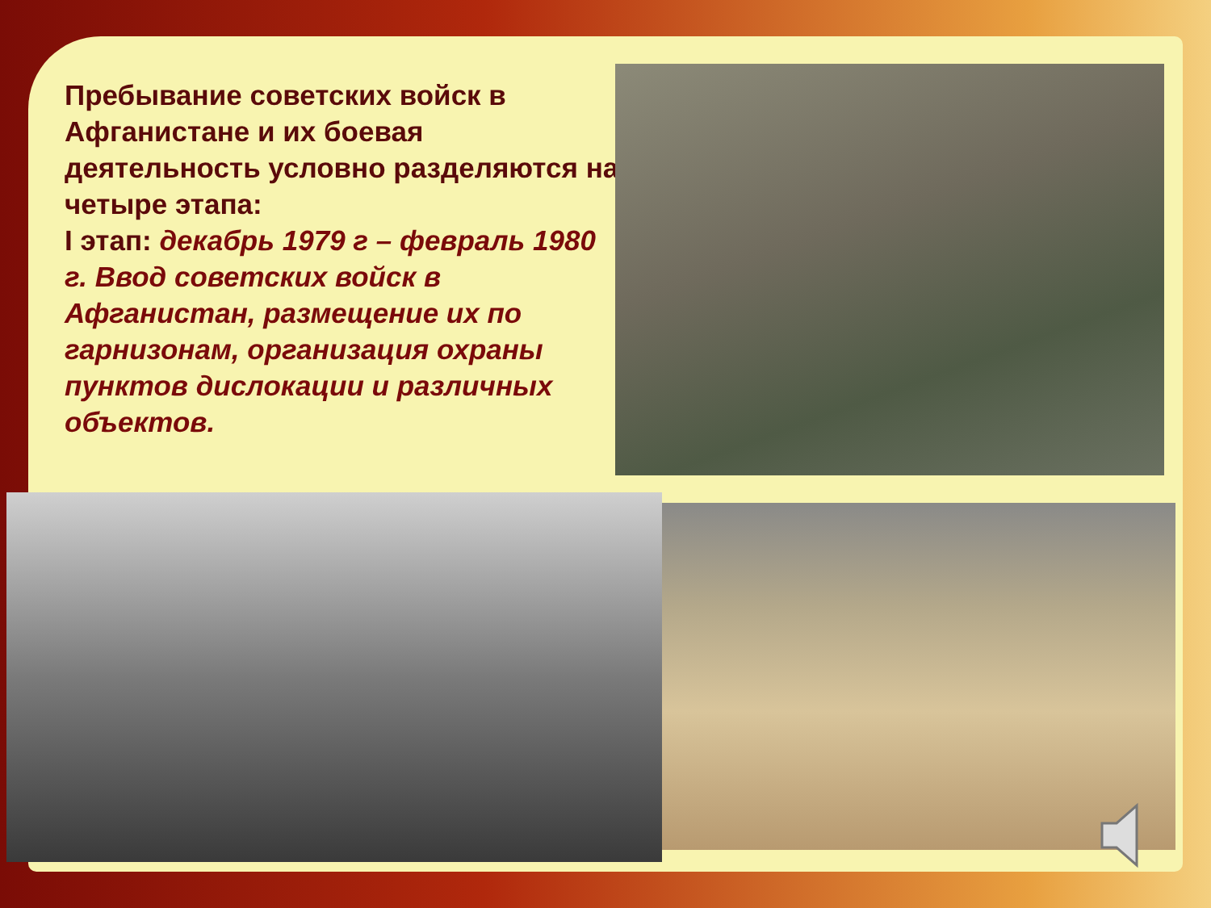Пребывание советских войск в Афганистане и их боевая деятельность условно разделяются на четыре этапа:
I этап: декабрь 1979 г – февраль 1980 г. Ввод советских войск в Афганистан, размещение их по гарнизонам, организация охраны пунктов дислокации и различных объектов.